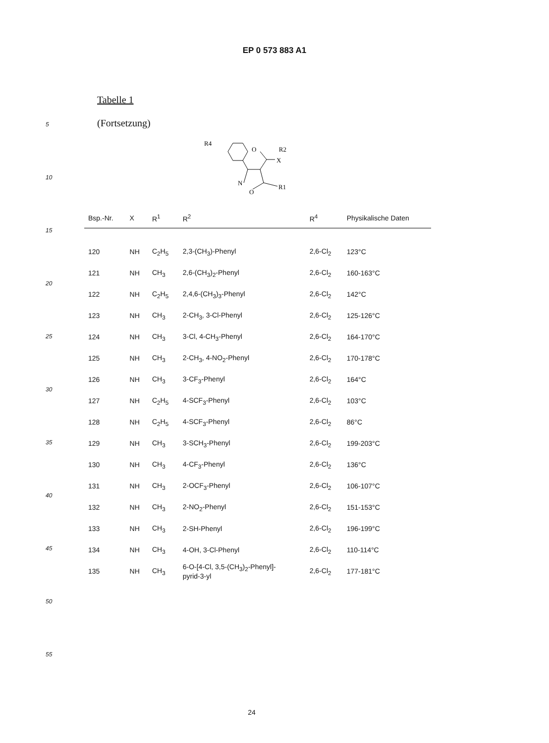EP 0 573 883 A1
5
10
15
20
25
30
35
40
45
50
55
Tabelle 1
(Fortsetzung)
R4
O
X
R2
N
O
R1
| Bsp.-Nr. | X | R<sup>1</sup> | R<sup>2</sup> | R<sup>4</sup> | Physikalische Daten |
| --- | --- | --- | --- | --- | --- |
| 120 | NH | C<sub>2</sub>H<sub>5</sub> | 2,3-(CH<sub>3</sub>)-Phenyl | 2,6-Cl<sub>2</sub> | 123°C |
| 121 | NH | CH<sub>3</sub> | 2,6-(CH<sub>3</sub>)<sub>2</sub>-Phenyl | 2,6-Cl<sub>2</sub> | 160-163°C |
| 122 | NH | C<sub>2</sub>H<sub>5</sub> | 2,4,6-(CH<sub>3</sub>)<sub>3</sub>-Phenyl | 2,6-Cl<sub>2</sub> | 142°C |
| 123 | NH | CH<sub>3</sub> | 2-CH<sub>3</sub>, 3-Cl-Phenyl | 2,6-Cl<sub>2</sub> | 125-126°C |
| 124 | NH | CH<sub>3</sub> | 3-Cl, 4-CH<sub>3</sub>-Phenyl | 2,6-Cl<sub>2</sub> | 164-170°C |
| 125 | NH | CH<sub>3</sub> | 2-CH<sub>3</sub>, 4-NO<sub>2</sub>-Phenyl | 2,6-Cl<sub>2</sub> | 170-178°C |
| 126 | NH | CH<sub>3</sub> | 3-CF<sub>3</sub>-Phenyl | 2,6-Cl<sub>2</sub> | 164°C |
| 127 | NH | C<sub>2</sub>H<sub>5</sub> | 4-SCF<sub>3</sub>-Phenyl | 2,6-Cl<sub>2</sub> | 103°C |
| 128 | NH | C<sub>2</sub>H<sub>5</sub> | 4-SCF<sub>3</sub>-Phenyl | 2,6-Cl<sub>2</sub> | 86°C |
| 129 | NH | CH<sub>3</sub> | 3-SCH<sub>3</sub>-Phenyl | 2,6-Cl<sub>2</sub> | 199-203°C |
| 130 | NH | CH<sub>3</sub> | 4-CF<sub>3</sub>-Phenyl | 2,6-Cl<sub>2</sub> | 136°C |
| 131 | NH | CH<sub>3</sub> | 2-OCF<sub>3</sub>-Phenyl | 2,6-Cl<sub>2</sub> | 106-107°C |
| 132 | NH | CH<sub>3</sub> | 2-NO<sub>2</sub>-Phenyl | 2,6-Cl<sub>2</sub> | 151-153°C |
| 133 | NH | CH<sub>3</sub> | 2-SH-Phenyl | 2,6-Cl<sub>2</sub> | 196-199°C |
| 134 | NH | CH<sub>3</sub> | 4-OH, 3-Cl-Phenyl | 2,6-Cl<sub>2</sub> | 110-114°C |
| 135 | NH | CH<sub>3</sub> | 6-O-[4-Cl, 3,5-(CH<sub>3</sub>)<sub>2</sub>-Phenyl]- pyrid-3-yl | 2,6-Cl<sub>2</sub> | 177-181°C |
24